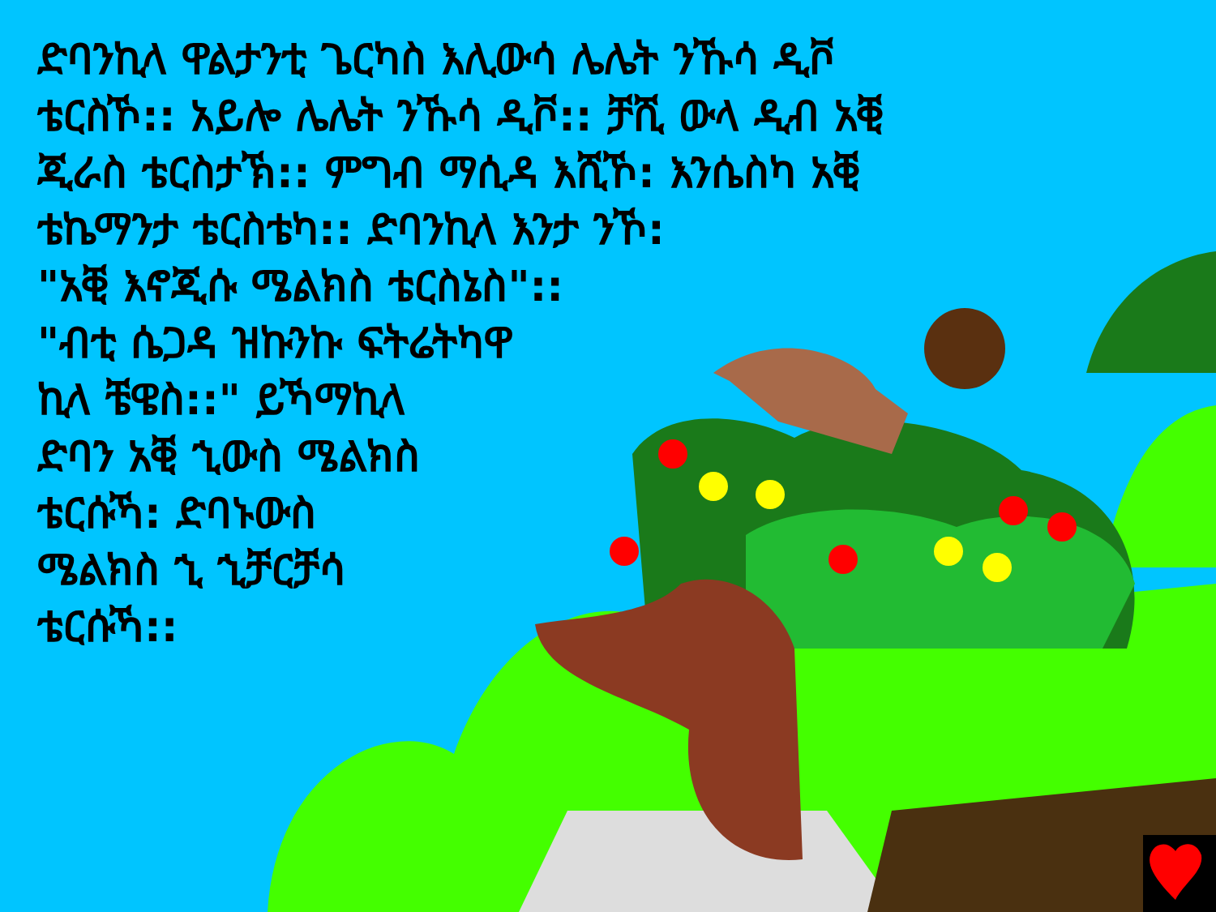ድባንኪላ ዋልታንቲ ጌርካስ እሊውሳ ሌሌት ንኹሳ ዲቮ
ቴርስኾ:: አይሎ ሌሌት ንኹሳ ዲቮ:: ቻሺ ውላ ዲብ አቒ
ጂራስ ቴርስታኽ:: ምግብ ማሲዳ እሺኾ: እንሴስካ አቒ
ቴኬማንታ ቴርስቴካ:: ድባንኪላ እንታ ንኾ:
"አቒ እኖጂሱ ሜልክስ ቴርስኔስ"::
"ብቲ ሴጋዳ ዝኩንኩ ፍትሬትካዋ
ኪላ ቼዌስ::" ይኻማኪላ
ድባን አቒ ኂውስ ሜልክስ
ቴርሱኻ: ድባኑውስ
ሜልክስ ኂ ኂቻርቻሳ
ቴርሱኻ::